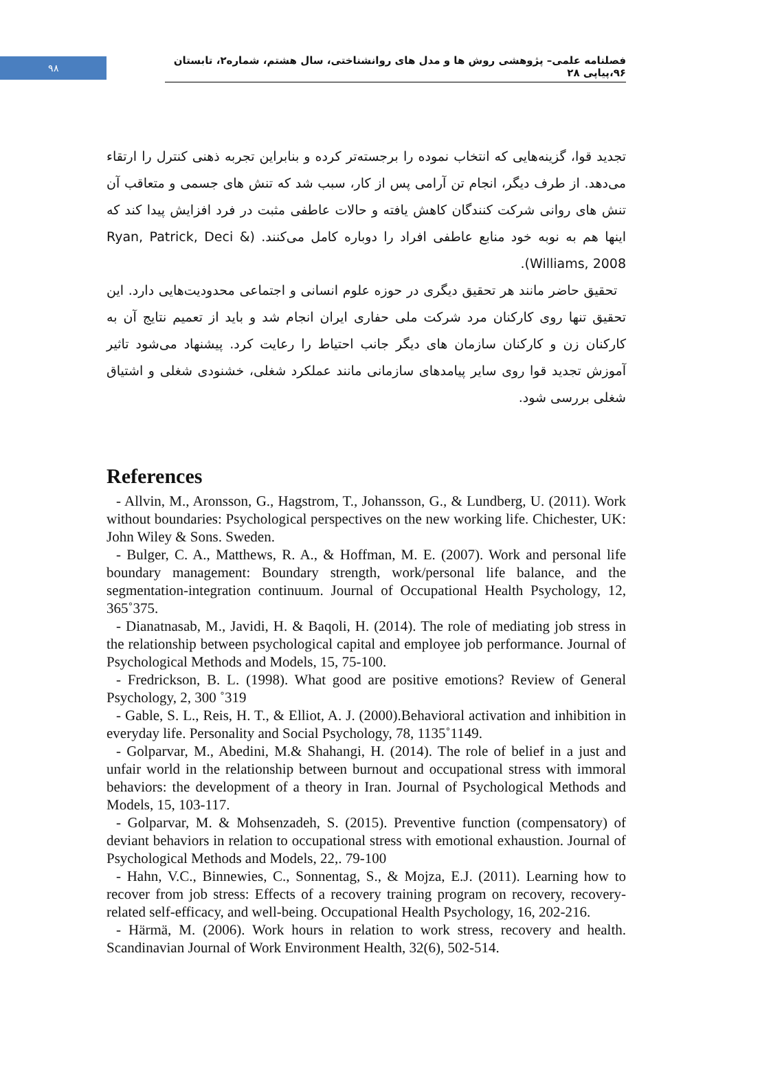۹۸
فصلنامه علمی– پژوهشی روش ها و مدل های روانشناختی، سال هشتم، شماره۲، تابستان ۹۶،پیاپی ۲۸
تجدید قوا، گزینه‌هایی که انتخاب نموده را برجسته‌تر کرده و بنابراین تجربه ذهنی کنترل را ارتقاء می‌دهد. از طرف دیگر، انجام تن آرامی پس از کار، سبب شد که تنش های جسمی و متعاقب آن تنش های روانی شرکت کنندگان کاهش یافته و حالات عاطفی مثبت در فرد افزایش پیدا کند که اینها هم به نوبه خود منابع عاطفی افراد را دوباره کامل می‌کنند. (Ryan, Patrick, Deci & Williams, 2008).
تحقیق حاضر مانند هر تحقیق دیگری در حوزه علوم انسانی و اجتماعی محدودیت‌هایی دارد. این تحقیق تنها روی کارکنان مرد شرکت ملی حفاری ایران انجام شد و باید از تعمیم نتایج آن به کارکنان زن و کارکنان سازمان های دیگر جانب احتیاط را رعایت کرد. پیشنهاد می‌شود تاثیر آموزش تجدید قوا روی سایر پیامدهای سازمانی مانند عملکرد شغلی، خشنودی شغلی و اشتیاق شغلی بررسی شود.
References
- Allvin, M., Aronsson, G., Hagstrom, T., Johansson, G., & Lundberg, U. (2011). Work without boundaries: Psychological perspectives on the new working life. Chichester, UK: John Wiley & Sons. Sweden.
- Bulger, C. A., Matthews, R. A., & Hoffman, M. E. (2007). Work and personal life boundary management: Boundary strength, work/personal life balance, and the segmentation-integration continuum. Journal of Occupational Health Psychology, 12, 365˚375.
- Dianatnasab, M., Javidi, H. & Baqoli, H. (2014). The role of mediating job stress in the relationship between psychological capital and employee job performance. Journal of Psychological Methods and Models, 15, 75-100.
- Fredrickson, B. L. (1998). What good are positive emotions? Review of General Psychology, 2, 300 ˚319
- Gable, S. L., Reis, H. T., & Elliot, A. J. (2000).Behavioral activation and inhibition in everyday life. Personality and Social Psychology, 78, 1135˚1149.
- Golparvar, M., Abedini, M.& Shahangi, H. (2014). The role of belief in a just and unfair world in the relationship between burnout and occupational stress with immoral behaviors: the development of a theory in Iran. Journal of Psychological Methods and Models, 15, 103-117.
- Golparvar, M. & Mohsenzadeh, S. (2015). Preventive function (compensatory) of deviant behaviors in relation to occupational stress with emotional exhaustion. Journal of Psychological Methods and Models, 22,. 79-100
- Hahn, V.C., Binnewies, C., Sonnentag, S., & Mojza, E.J. (2011). Learning how to recover from job stress: Effects of a recovery training program on recovery, recovery-related self-efficacy, and well-being. Occupational Health Psychology, 16, 202-216.
- Härmä, M. (2006). Work hours in relation to work stress, recovery and health. Scandinavian Journal of Work Environment Health, 32(6), 502-514.